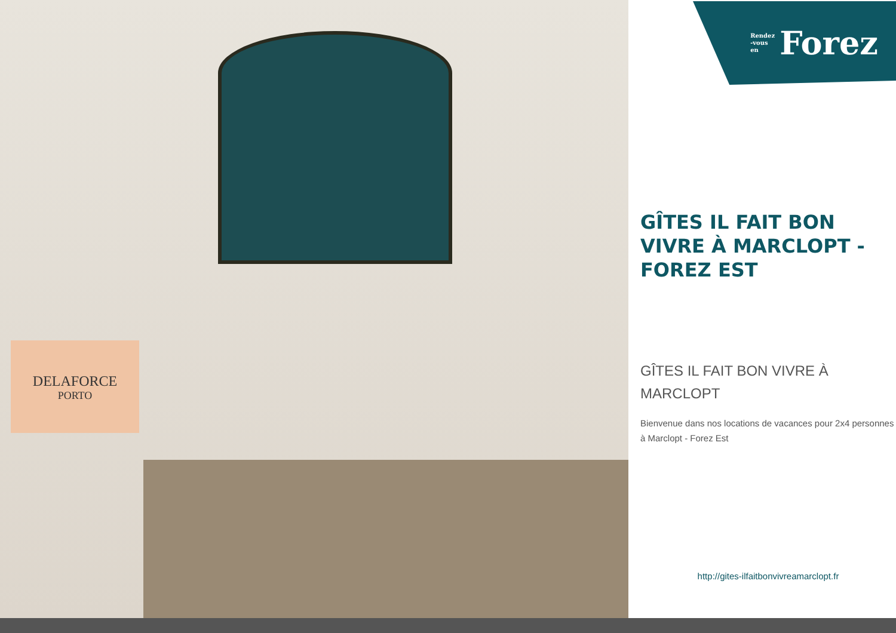DELAFORCE
PORTO
Rendez
-vous
en Forez
GÎTES IL FAIT BON VIVRE À MARCLOPT - FOREZ EST
GÎTES IL FAIT BON VIVRE À MARCLOPT
Bienvenue dans nos locations de vacances pour 2x4 personnes à Marclopt - Forez Est
http://gites-ilfaitbonvivreamarclopt.fr